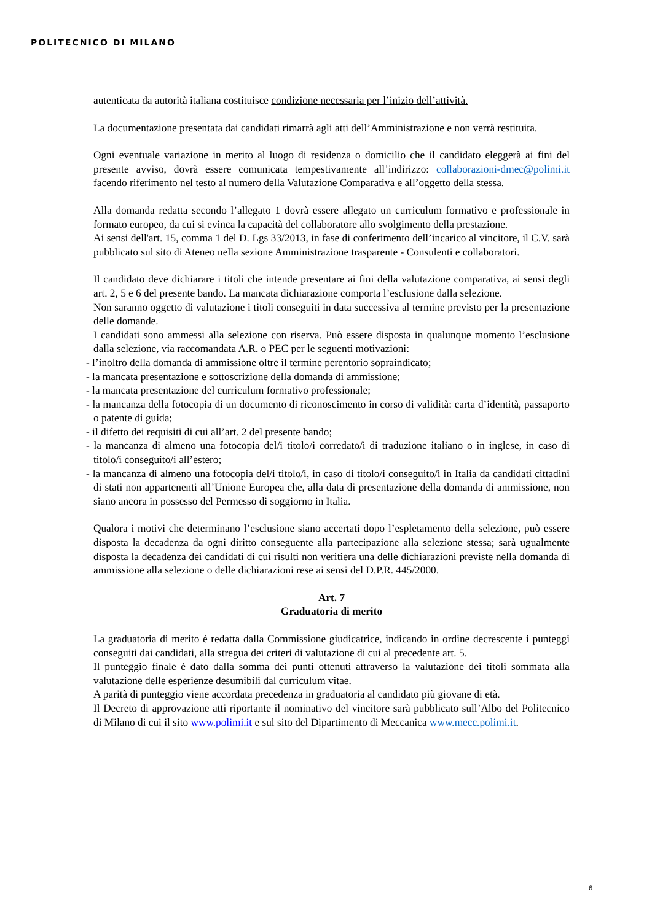POLITECNICO DI MILANO
autenticata da autorità italiana costituisce condizione necessaria per l’inizio dell’attività.
La documentazione presentata dai candidati rimarrà agli atti dell’Amministrazione e non verrà restituita.
Ogni eventuale variazione in merito al luogo di residenza o domicilio che il candidato eleggerà ai fini del presente avviso, dovrà essere comunicata tempestivamente all’indirizzo: collaborazioni-dmec@polimi.it facendo riferimento nel testo al numero della Valutazione Comparativa e all’oggetto della stessa.
Alla domanda redatta secondo l’allegato 1 dovrà essere allegato un curriculum formativo e professionale in formato europeo, da cui si evinca la capacità del collaboratore allo svolgimento della prestazione.
Ai sensi dell'art. 15, comma 1 del D. Lgs 33/2013, in fase di conferimento dell’incarico al vincitore, il C.V. sarà pubblicato sul sito di Ateneo nella sezione Amministrazione trasparente - Consulenti e collaboratori.
Il candidato deve dichiarare i titoli che intende presentare ai fini della valutazione comparativa, ai sensi degli art. 2, 5 e 6 del presente bando. La mancata dichiarazione comporta l’esclusione dalla selezione.
Non saranno oggetto di valutazione i titoli conseguiti in data successiva al termine previsto per la presentazione delle domande.
I candidati sono ammessi alla selezione con riserva. Può essere disposta in qualunque momento l’esclusione dalla selezione, via raccomandata A.R. o PEC per le seguenti motivazioni:
- l’inoltro della domanda di ammissione oltre il termine perentorio sopraindicato;
- la mancata presentazione e sottoscrizione della domanda di ammissione;
- la mancata presentazione del curriculum formativo professionale;
- la mancanza della fotocopia di un documento di riconoscimento in corso di validità: carta d’identità, passaporto o patente di guida;
- il difetto dei requisiti di cui all’art. 2 del presente bando;
- la mancanza di almeno una fotocopia del/i titolo/i corredato/i di traduzione italiano o in inglese, in caso di titolo/i conseguito/i all’estero;
- la mancanza di almeno una fotocopia del/i titolo/i, in caso di titolo/i conseguito/i in Italia da candidati cittadini di stati non appartenenti all’Unione Europea che, alla data di presentazione della domanda di ammissione, non siano ancora in possesso del Permesso di soggiorno in Italia.
Qualora i motivi che determinano l’esclusione siano accertati dopo l’espletamento della selezione, può essere disposta la decadenza da ogni diritto conseguente alla partecipazione alla selezione stessa; sarà ugualmente disposta la decadenza dei candidati di cui risulti non veritiera una delle dichiarazioni previste nella domanda di ammissione alla selezione o delle dichiarazioni rese ai sensi del D.P.R. 445/2000.
Art. 7
Graduatoria di merito
La graduatoria di merito è redatta dalla Commissione giudicatrice, indicando in ordine decrescente i punteggi conseguiti dai candidati, alla stregua dei criteri di valutazione di cui al precedente art. 5.
Il punteggio finale è dato dalla somma dei punti ottenuti attraverso la valutazione dei titoli sommata alla valutazione delle esperienze desumibili dal curriculum vitae.
A parità di punteggio viene accordata precedenza in graduatoria al candidato più giovane di età.
Il Decreto di approvazione atti riportante il nominativo del vincitore sarà pubblicato sull’Albo del Politecnico di Milano di cui il sito www.polimi.it e sul sito del Dipartimento di Meccanica www.mecc.polimi.it.
6